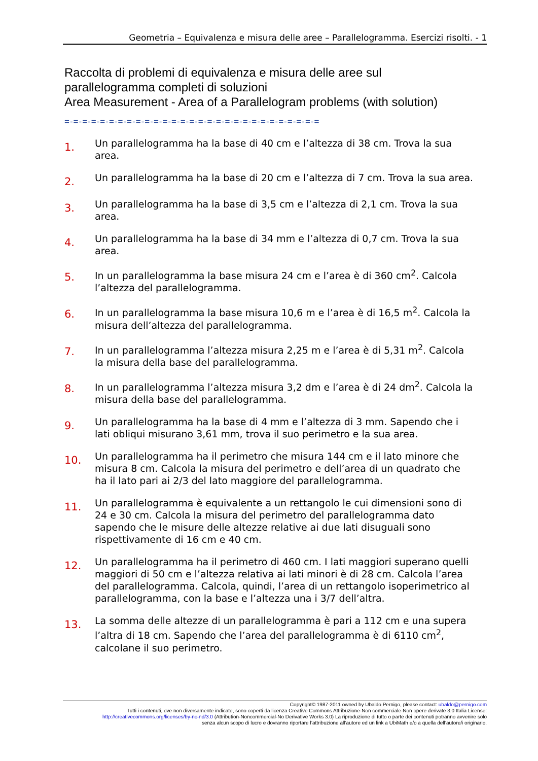Geometria – Equivalenza e misura delle aree – Parallelogramma. Esercizi risolti. - 1
Raccolta di problemi di equivalenza e misura delle aree sul
parallelogramma completi di soluzioni
Area Measurement - Area of a Parallelogram problems (with solution)
=-=-=-=-=-=-=-=-=-=-=-=-=-=-=-=-=-=-=-=-=-=-=-=-=-=-=-=-=
1.
Un parallelogramma ha la base di 40 cm e l’altezza di 38 cm. Trova la sua area.
2.
Un parallelogramma ha la base di 20 cm e l’altezza di 7 cm. Trova la sua area.
3.
Un parallelogramma ha la base di 3,5 cm e l’altezza di 2,1 cm. Trova la sua area.
4.
Un parallelogramma ha la base di 34 mm e l’altezza di 0,7 cm. Trova la sua area.
5.
In un parallelogramma la base misura 24 cm e l’area è di 360 cm<sup>2</sup>. Calcola l’altezza del parallelogramma.
6.
In un parallelogramma la base misura 10,6 m e l’area è di 16,5 m<sup>2</sup>. Calcola la misura dell’altezza del parallelogramma.
7.
In un parallelogramma l’altezza misura 2,25 m e l’area è di 5,31 m<sup>2</sup>. Calcola la misura della base del parallelogramma.
8.
In un parallelogramma l’altezza misura 3,2 dm e l’area è di 24 dm<sup>2</sup>. Calcola la misura della base del parallelogramma.
9.
Un parallelogramma ha la base di 4 mm e l’altezza di 3 mm. Sapendo che i lati obliqui misurano 3,61 mm, trova il suo perimetro e la sua area.
10.
Un parallelogramma ha il perimetro che misura 144 cm e il lato minore che misura 8 cm. Calcola la misura del perimetro e dell’area di un quadrato che ha il lato pari ai 2/3 del lato maggiore del parallelogramma.
11.
Un parallelogramma è equivalente a un rettangolo le cui dimensioni sono di 24 e 30 cm. Calcola la misura del perimetro del parallelogramma dato sapendo che le misure delle altezze relative ai due lati disuguali sono rispettivamente di 16 cm e 40 cm.
12.
Un parallelogramma ha il perimetro di 460 cm. I lati maggiori superano quelli maggiori di 50 cm e l’altezza relativa ai lati minori è di 28 cm. Calcola l’area del parallelogramma. Calcola, quindi, l’area di un rettangolo isoperimetrico al parallelogramma, con la base e l’altezza una i 3/7 dell’altra.
13.
La somma delle altezze di un parallelogramma è pari a 112 cm e una supera l’altra di 18 cm. Sapendo che l’area del parallelogramma è di 6110 cm<sup>2</sup>, calcolane il suo perimetro.
Copyright© 1987-2011 owned by Ubaldo Pernigo, please contact: ubaldo@pernigo.com
Tutti i contenuti, ove non diversamente indicato, sono coperti da licenza Creative Commons Attribuzione-Non commerciale-Non opere derivate 3.0 Italia License:
http://creativecommons.org/licenses/by-nc-nd/3.0 (Attribution-Noncommercial-No Derivative Works 3.0) La riproduzione di tutto o parte dei contenuti potranno avvenire solo
senza alcun scopo di lucro e dovranno riportare l’attribuzione all’autore ed un link a UbiMath e/o a quella dell’autore/i originario.